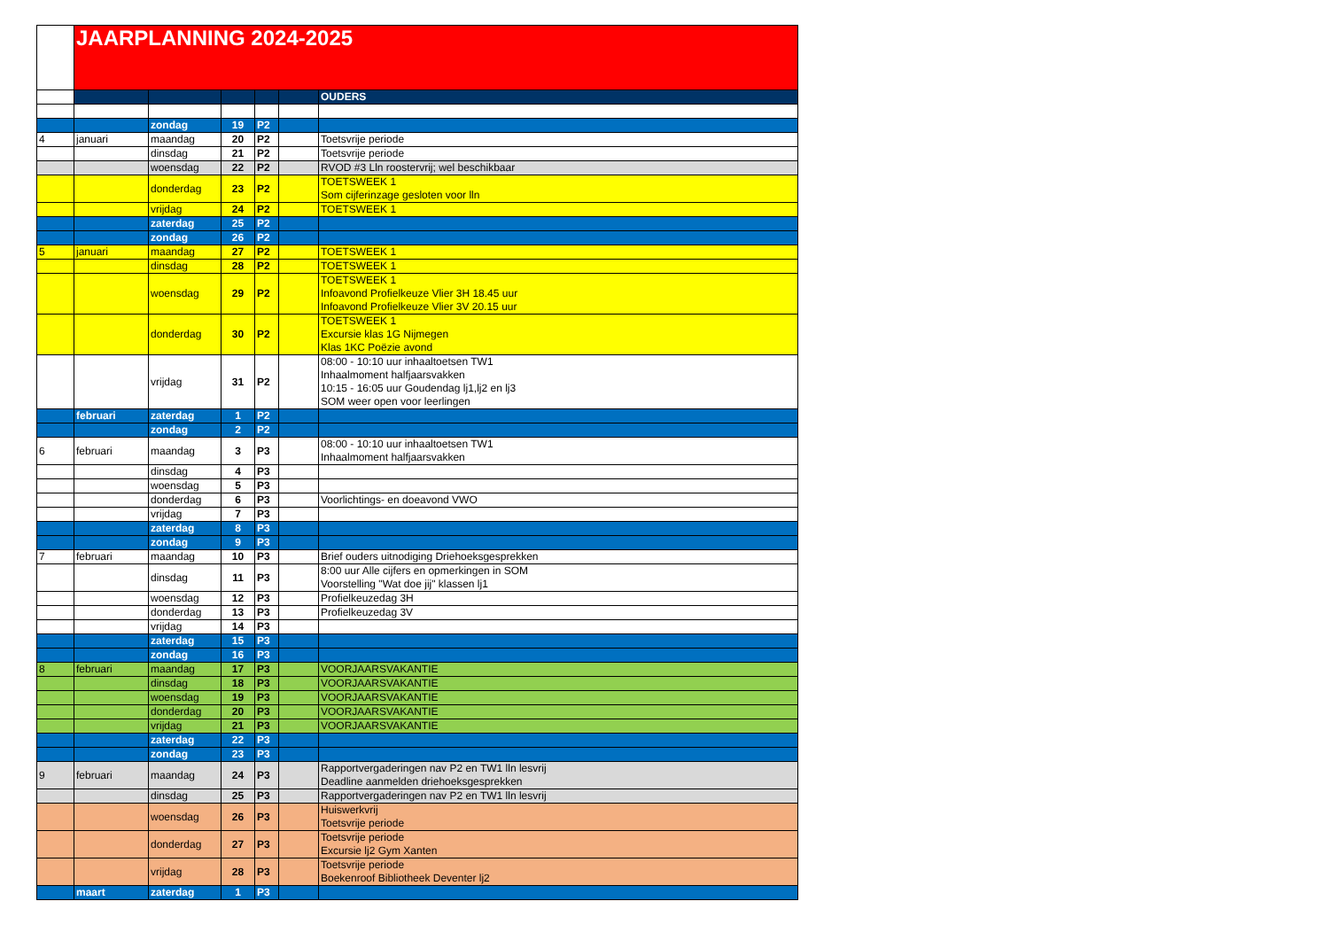| | JAARPLANNING 2024-2025 | | | | | |
| | | | | | | OUDERS |
| | | zondag | 19 | P2 | | |
| 4 | januari | maandag | 20 | P2 | | Toetsvrije periode |
| | | dinsdag | 21 | P2 | | Toetsvrije periode |
| | | woensdag | 22 | P2 | | RVOD #3 Lln roostervrij; wel beschikbaar |
| | | donderdag | 23 | P2 | | TOETSWEEK 1 Som cijferinzage gesloten voor lln |
| | | vrijdag | 24 | P2 | | TOETSWEEK 1 |
| | | zaterdag | 25 | P2 | | |
| | | zondag | 26 | P2 | | |
| 5 | januari | maandag | 27 | P2 | | TOETSWEEK 1 |
| | | dinsdag | 28 | P2 | | TOETSWEEK 1 |
| | | woensdag | 29 | P2 | | TOETSWEEK 1 Infoavond Profielkeuze Vlier 3H 18.45 uur Infoavond Profielkeuze Vlier 3V 20.15 uur |
| | | donderdag | 30 | P2 | | TOETSWEEK 1 Excursie klas 1G Nijmegen Klas 1KC Poëzie avond |
| | | vrijdag | 31 | P2 | | 08:00 - 10:10 uur inhaaltoetsen TW1 Inhaalmoment halfjaarsvakken 10:15 - 16:05 uur Goudendag lj1,lj2 en lj3 SOM weer open voor leerlingen |
| | februari | zaterdag | 1 | P2 | | |
| | | zondag | 2 | P2 | | |
| 6 | februari | maandag | 3 | P3 | | 08:00 - 10:10 uur inhaaltoetsen TW1 Inhaalmoment halfjaarsvakken |
| | | dinsdag | 4 | P3 | | |
| | | woensdag | 5 | P3 | | |
| | | donderdag | 6 | P3 | | Voorlichtings- en doeavond VWO |
| | | vrijdag | 7 | P3 | | |
| | | zaterdag | 8 | P3 | | |
| | | zondag | 9 | P3 | | |
| 7 | februari | maandag | 10 | P3 | | Brief ouders uitnodiging Driehoeksgesprekken |
| | | dinsdag | 11 | P3 | | 8:00 uur Alle cijfers en opmerkingen in SOM Voorstelling "Wat doe jij" klassen lj1 |
| | | woensdag | 12 | P3 | | Profielkeuzedag 3H |
| | | donderdag | 13 | P3 | | Profielkeuzedag 3V |
| | | vrijdag | 14 | P3 | | |
| | | zaterdag | 15 | P3 | | |
| | | zondag | 16 | P3 | | |
| 8 | februari | maandag | 17 | P3 | | VOORJAARSVAKANTIE |
| | | dinsdag | 18 | P3 | | VOORJAARSVAKANTIE |
| | | woensdag | 19 | P3 | | VOORJAARSVAKANTIE |
| | | donderdag | 20 | P3 | | VOORJAARSVAKANTIE |
| | | vrijdag | 21 | P3 | | VOORJAARSVAKANTIE |
| | | zaterdag | 22 | P3 | | |
| | | zondag | 23 | P3 | | |
| 9 | februari | maandag | 24 | P3 | | Rapportvergaderingen nav P2 en TW1 lln lesvrij Deadline aanmelden driehoeksgesprekken |
| | | dinsdag | 25 | P3 | | Rapportvergaderingen nav P2 en TW1 lln lesvrij |
| | | woensdag | 26 | P3 | | Huiswerkvrij Toetsvrije periode |
| | | donderdag | 27 | P3 | | Toetsvrije periode Excursie lj2 Gym Xanten |
| | | vrijdag | 28 | P3 | | Toetsvrije periode Boekenroof Bibliotheek Deventer lj2 |
| | maart | zaterdag | 1 | P3 | | |